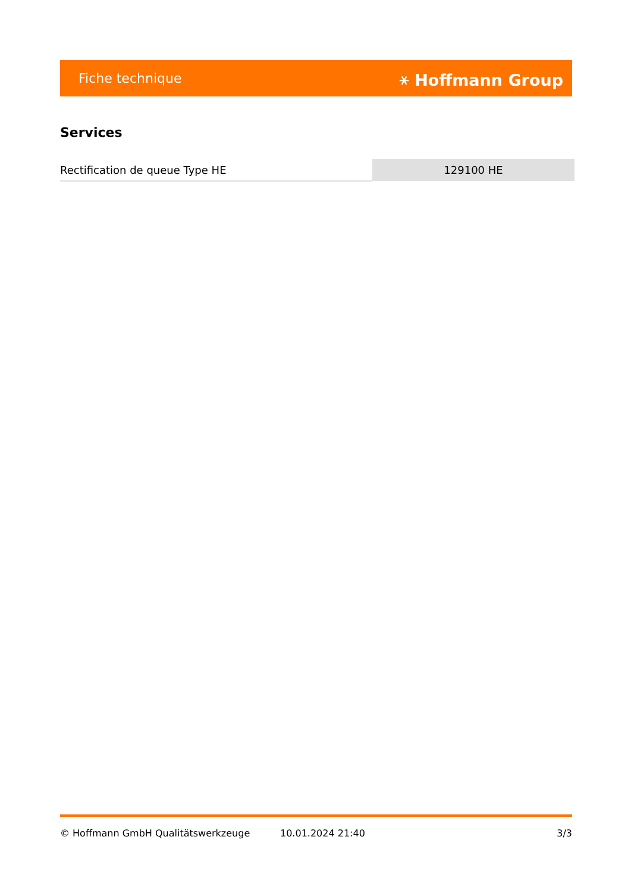Fiche technique ⚹ Hoffmann Group
Services
| Rectification de queue Type HE | 129100 HE |
© Hoffmann GmbH Qualitätswerkzeuge 10.01.2024 21:40 3/3